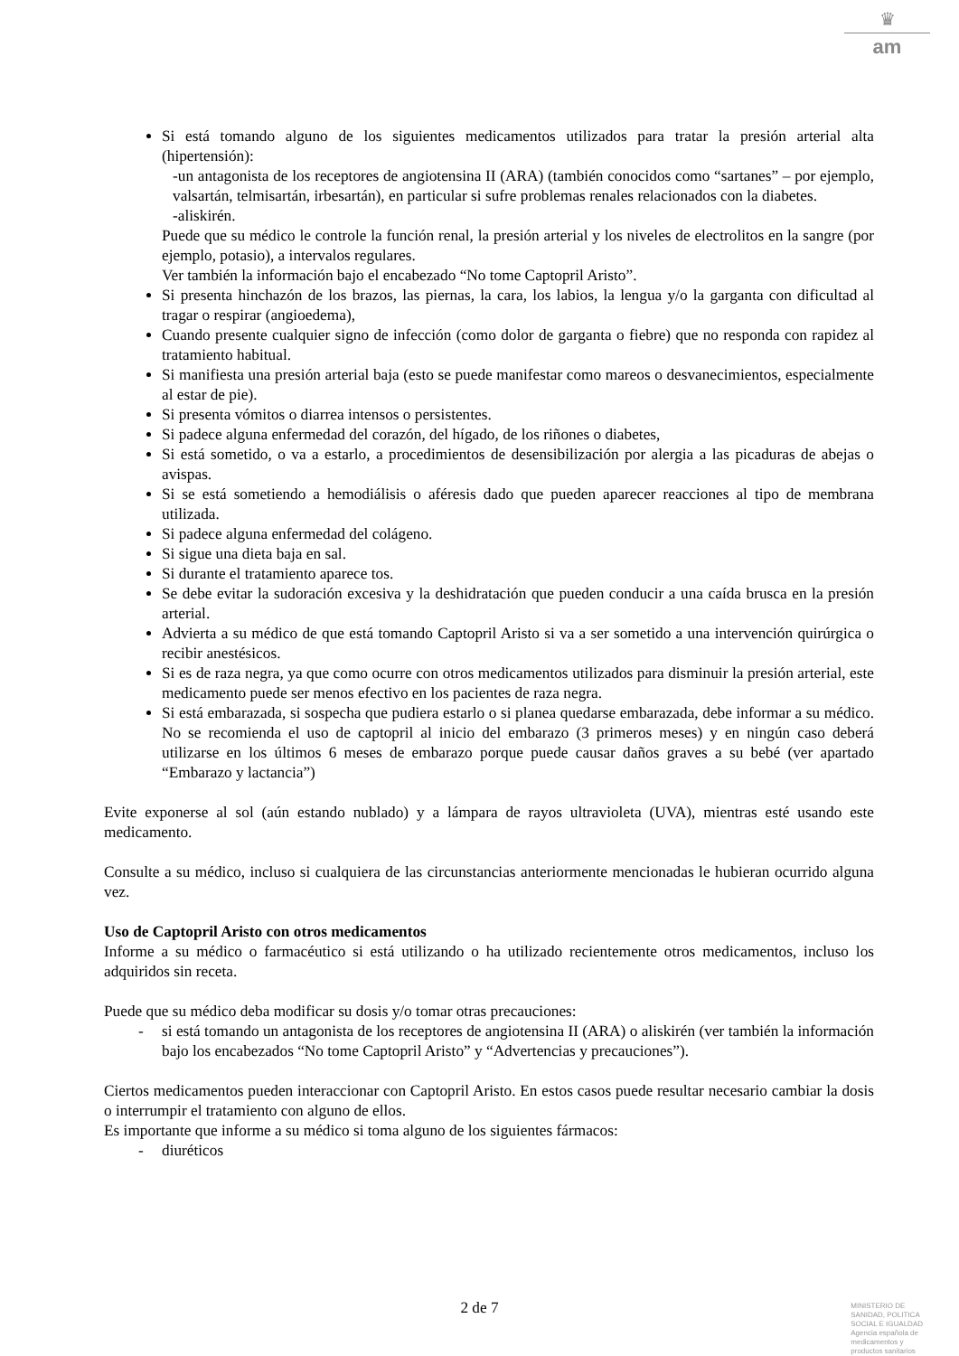♛
am
Si está tomando alguno de los siguientes medicamentos utilizados para tratar la presión arterial alta (hipertensión):
-un antagonista de los receptores de angiotensina II (ARA) (también conocidos como “sartanes” – por ejemplo, valsartán, telmisartán, irbesartán), en particular si sufre problemas renales relacionados con la diabetes.
-aliskirén.
Puede que su médico le controle la función renal, la presión arterial y los niveles de electrolitos en la sangre (por ejemplo, potasio), a intervalos regulares.
Ver también la información bajo el encabezado “No tome Captopril Aristo”.
Si presenta hinchazón de los brazos, las piernas, la cara, los labios, la lengua y/o la garganta con dificultad al tragar o respirar (angioedema),
Cuando presente cualquier signo de infección (como dolor de garganta o fiebre) que no responda con rapidez al tratamiento habitual.
Si manifiesta una presión arterial baja (esto se puede manifestar como mareos o desvanecimientos, especialmente al estar de pie).
Si presenta vómitos o diarrea intensos o persistentes.
Si padece alguna enfermedad del corazón, del hígado, de los riñones o diabetes,
Si está sometido, o va a estarlo, a procedimientos de desensibilización por alergia a las picaduras de abejas o avispas.
Si se está sometiendo a hemodiálisis o aféresis dado que pueden aparecer reacciones al tipo de membrana utilizada.
Si padece alguna enfermedad del colágeno.
Si sigue una dieta baja en sal.
Si durante el tratamiento aparece tos.
Se debe evitar la sudoración excesiva y la deshidratación que pueden conducir a una caída brusca en la presión arterial.
Advierta a su médico de que está tomando Captopril Aristo si va a ser sometido a una intervención quirúrgica o recibir anestésicos.
Si es de raza negra, ya que como ocurre con otros medicamentos utilizados para disminuir la presión arterial, este medicamento puede ser menos efectivo en los pacientes de raza negra.
Si está embarazada, si sospecha que pudiera estarlo o si planea quedarse embarazada, debe informar a su médico. No se recomienda el uso de captopril al inicio del embarazo (3 primeros meses) y en ningún caso deberá utilizarse en los últimos 6 meses de embarazo porque puede causar daños graves a su bebé (ver apartado “Embarazo y lactancia”)
Evite exponerse al sol (aún estando nublado) y a lámpara de rayos ultravioleta (UVA), mientras esté usando este medicamento.
Consulte a su médico, incluso si cualquiera de las circunstancias anteriormente mencionadas le hubieran ocurrido alguna vez.
Uso de Captopril Aristo con otros medicamentos
Informe a su médico o farmacéutico si está utilizando o ha utilizado recientemente otros medicamentos, incluso los adquiridos sin receta.
Puede que su médico deba modificar su dosis y/o tomar otras precauciones:
- si está tomando un antagonista de los receptores de angiotensina II (ARA) o aliskirén (ver también la información bajo los encabezados “No tome Captopril Aristo” y “Advertencias y precauciones”).
Ciertos medicamentos pueden interaccionar con Captopril Aristo. En estos casos puede resultar necesario cambiar la dosis o interrumpir el tratamiento con alguno de ellos.
Es importante que informe a su médico si toma alguno de los siguientes fármacos:
- diuréticos
2 de 7
MINISTERIO DE
SANIDAD, POLITICA
SOCIAL E IGUALDAD
Agencia española de
medicamentos y
productos sanitarios